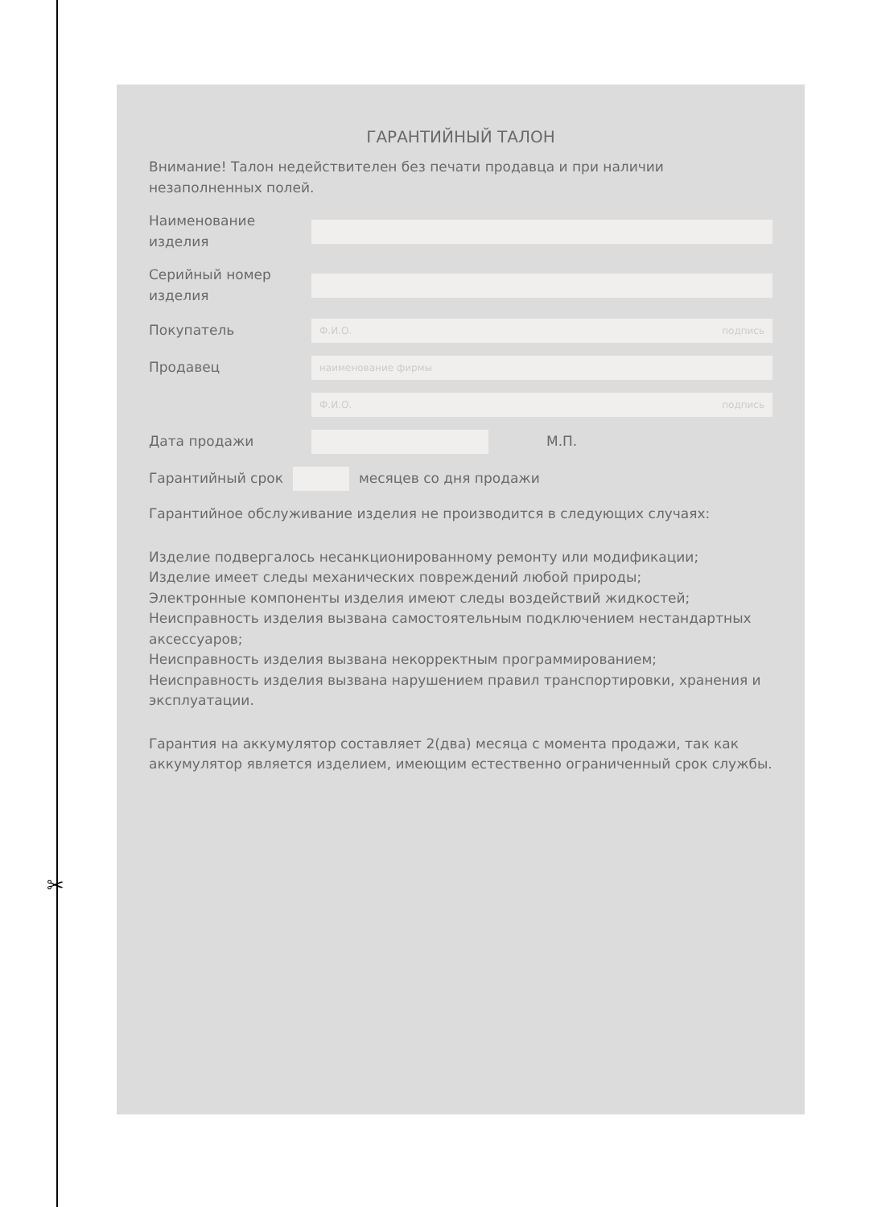✂
ГАРАНТИЙНЫЙ ТАЛОН
Внимание! Талон недействителен без печати продавца и при наличии незаполненных полей.
Наименование изделия
Серийный номер изделия
Покупатель Ф.И.О. подпись
Продавец наименование фирмы
Ф.И.О. подпись
Дата продажи М.П.
Гарантийный срок месяцев со дня продажи
Гарантийное обслуживание изделия не производится в следующих случаях:
Изделие подвергалось несанкционированному ремонту или модификации;
Изделие имеет следы механических повреждений любой природы;
Электронные компоненты изделия имеют следы воздействий жидкостей;
Неисправность изделия вызвана самостоятельным подключением нестандартных аксессуаров;
Неисправность изделия вызвана некорректным программированием;
Неисправность изделия вызвана нарушением правил транспортировки, хранения и эксплуатации.
Гарантия на аккумулятор составляет 2(два) месяца с момента продажи, так как аккумулятор является изделием, имеющим естественно ограниченный срок службы.